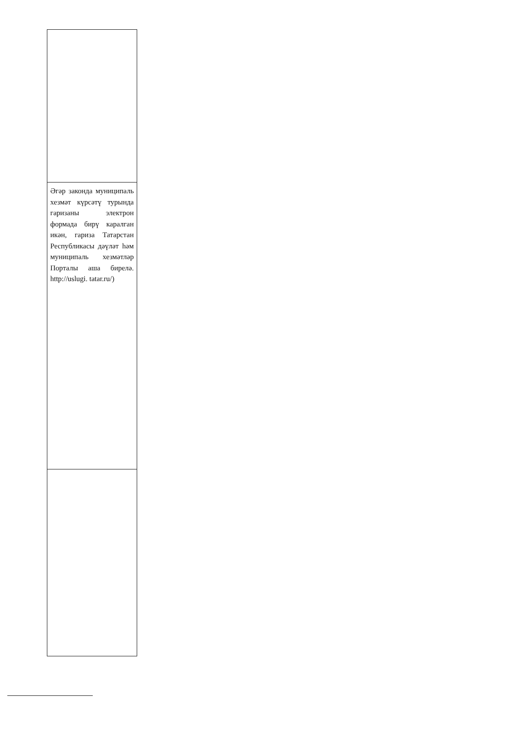| Әгәр законда муниципаль хезмәт күрсәтү турында гаризаны электрон формада бирү каралган икән, гариза Татарстан Республикасы дәүләт һәм муниципаль хезмәтләр Порталы аша бирелә. http://uslugi. tatar.ru/) |